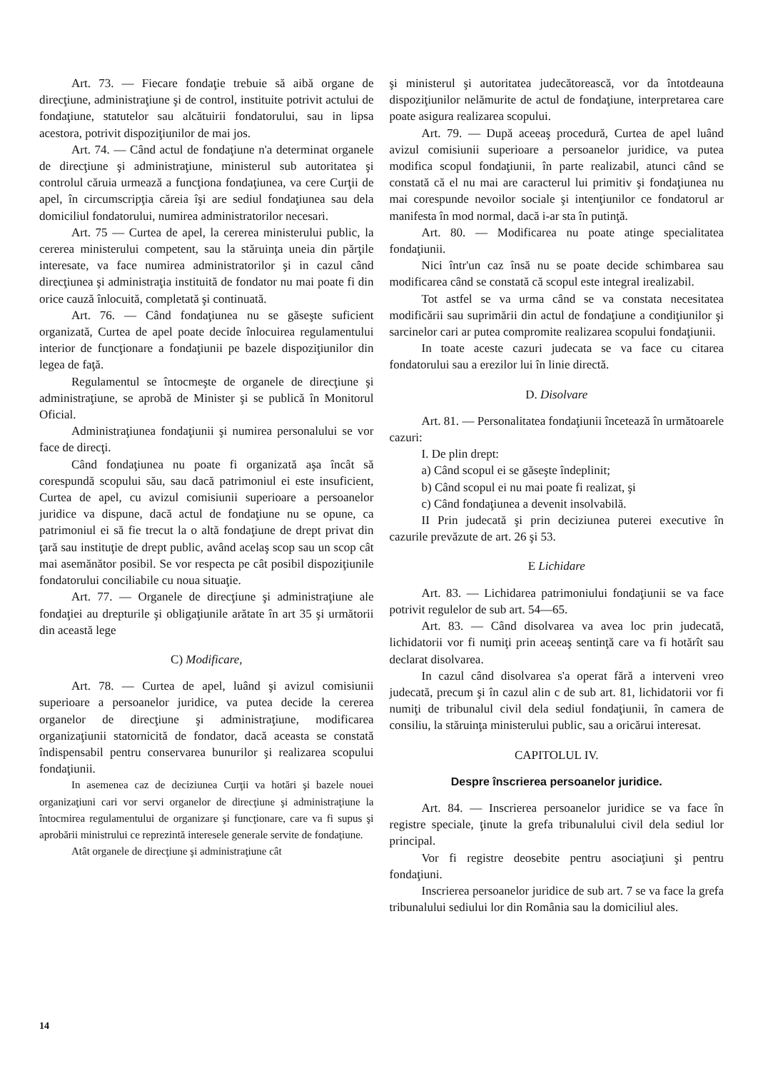Art. 73. — Fiecare fondaţie trebuie să aibă organe de direcţiune, administraţiune şi de control, instituite potrivit actului de fondaţiune, statutelor sau alcătuirii fondatorului, sau in lipsa acestora, potrivit dispoziţiunilor de mai jos.
Art. 74. — Când actul de fondaţiune n'a determinat organele de direcţiune şi administraţiune, ministerul sub autoritatea şi controlul căruia urmează a funcţiona fondaţiunea, va cere Curţii de apel, în circumscripţia căreia îşi are sediul fondaţiunea sau dela domiciliul fondatorului, numirea administratorilor necesari.
Art. 75 — Curtea de apel, la cererea ministerului public, la cererea ministerului competent, sau la stăruinţa uneia din părţile interesate, va face numirea administratorilor şi in cazul când direcţiunea şi administraţia instituită de fondator nu mai poate fi din orice cauză înlocuită, completată şi continuată.
Art. 76. — Când fondaţiunea nu se găseşte suficient organizată, Curtea de apel poate decide înlocuirea regulamentului interior de funcţionare a fondaţiunii pe bazele dispoziţiunilor din legea de faţă.
Regulamentul se întocmeşte de organele de direcţiune şi administraţiune, se aprobă de Minister şi se publică în Monitorul Oficial.
Administraţiunea fondaţiunii şi numirea personalului se vor face de direcţi.
Când fondaţiunea nu poate fi organizată aşa încât să corespundă scopului său, sau dacă patrimoniul ei este insuficient, Curtea de apel, cu avizul comisiunii superioare a persoanelor juridice va dispune, dacă actul de fondaţiune nu se opune, ca patrimoniul ei să fie trecut la o altă fondaţiune de drept privat din ţară sau instituţie de drept public, având acelaş scop sau un scop cât mai asemănător posibil. Se vor respecta pe cât posibil dispoziţiunile fondatorului conciliabile cu noua situaţie.
Art. 77. — Organele de direcţiune şi administraţiune ale fondaţiei au drepturile şi obligaţiunile arătate în art 35 şi următorii din această lege
C) Modificare,
Art. 78. — Curtea de apel, luând şi avizul comisiunii superioare a persoanelor juridice, va putea decide la cererea organelor de direcţiune şi administraţiune, modificarea organizaţiunii statornicită de fondator, dacă aceasta se constată îndispensabil pentru conservarea bunurilor şi realizarea scopului fondaţiunii.
In asemenea caz de deciziunea Curţii va hotări şi bazele nouei organizaţiuni cari vor servi organelor de direcţiune şi administraţiune la întocmirea regulamentului de organizare şi funcţionare, care va fi supus şi aprobării ministrului ce reprezintă interesele generale servite de fondaţiune.
Atât organele de direcţiune şi administraţiune cât
şi ministerul şi autoritatea judecătorească, vor da întotdeauna dispoziţiunilor nelămurite de actul de fondaţiune, interpretarea care poate asigura realizarea scopului.
Art. 79. — După aceeaş procedură, Curtea de apel luând avizul comisiunii superioare a persoanelor juridice, va putea modifica scopul fondaţiunii, în parte realizabil, atunci când se constată că el nu mai are caracterul lui primitiv şi fondaţiunea nu mai corespunde nevoilor sociale şi intenţiunilor ce fondatorul ar manifesta în mod normal, dacă i-ar sta în putinţă.
Art. 80. — Modificarea nu poate atinge specialitatea fondaţiunii.
Nici într'un caz însă nu se poate decide schimbarea sau modificarea când se constată că scopul este integral irealizabil.
Tot astfel se va urma când se va constata necesitatea modificării sau suprimării din actul de fondaţiune a condiţiunilor şi sarcinelor cari ar putea compromite realizarea scopului fondaţiunii.
In toate aceste cazuri judecata se va face cu citarea fondatorului sau a erezilor lui în linie directă.
D. Disolvare
Art. 81. — Personalitatea fondaţiunii încetează în următoarele cazuri:
I. De plin drept:
a) Când scopul ei se găseşte îndeplinit;
b) Când scopul ei nu mai poate fi realizat, şi
c) Când fondaţiunea a devenit insolvabilă.
II Prin judecată şi prin deciziunea puterei executive în cazurile prevăzute de art. 26 şi 53.
E Lichidare
Art. 83. — Lichidarea patrimoniului fondaţiunii se va face potrivit regulelor de sub art. 54—65.
Art. 83. — Când disolvarea va avea loc prin judecată, lichidatorii vor fi numiţi prin aceeaş sentinţă care va fi hotărît sau declarat disolvarea.
In cazul când disolvarea s'a operat fără a interveni vreo judecată, precum şi în cazul alin c de sub art. 81, lichidatorii vor fi numiţi de tribunalul civil dela sediul fondaţiunii, în camera de consiliu, la stăruinţa ministerului public, sau a oricărui interesat.
CAPITOLUL IV.
Despre înscrierea persoanelor juridice.
Art. 84. — Inscrierea persoanelor juridice se va face în registre speciale, ţinute la grefa tribunalului civil dela sediul lor principal.
Vor fi registre deosebite pentru asociaţiuni şi pentru fondaţiuni.
Inscrierea persoanelor juridice de sub art. 7 se va face la grefa tribunalului sediului lor din România sau la domiciliul ales.
14